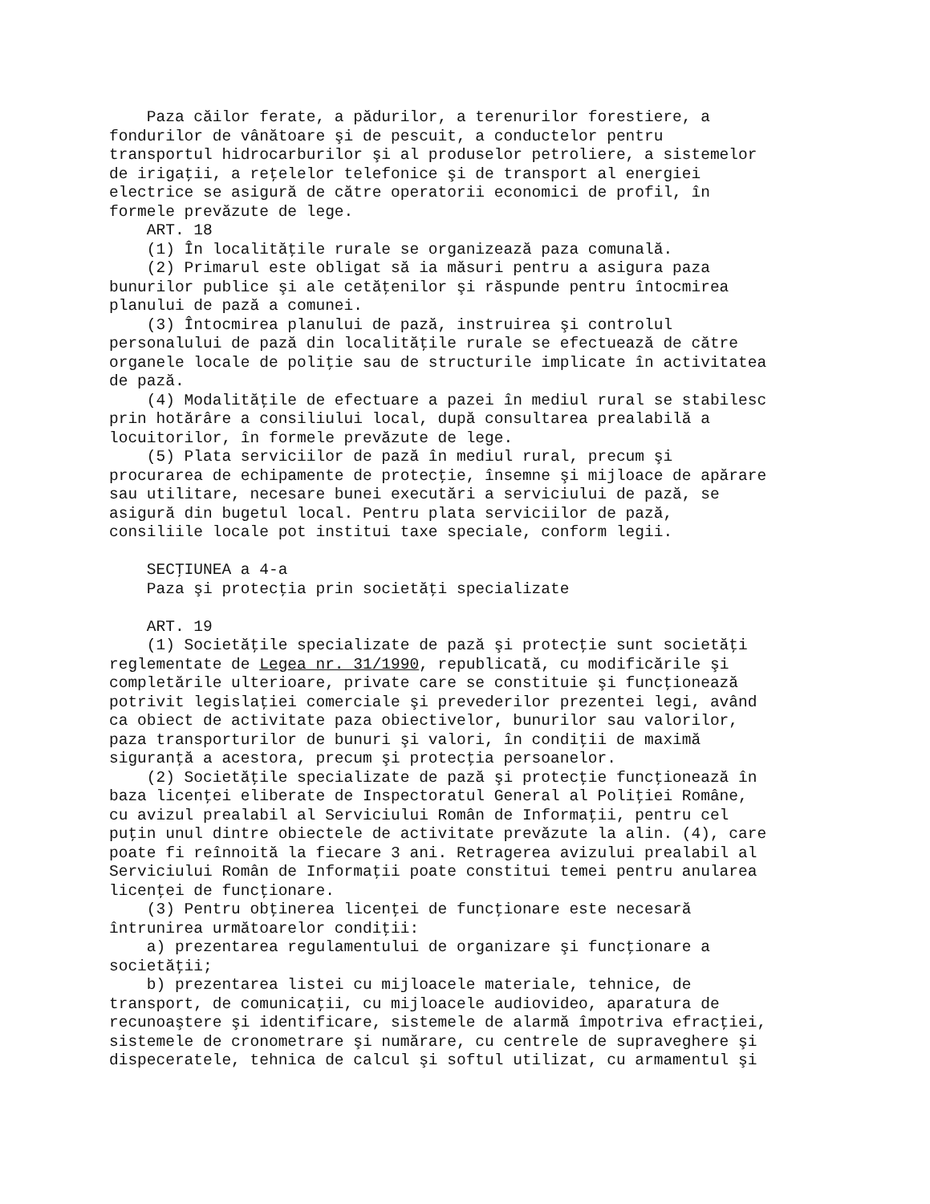Paza căilor ferate, a pădurilor, a terenurilor forestiere, a fondurilor de vânătoare şi de pescuit, a conductelor pentru transportul hidrocarburilor şi al produselor petroliere, a sistemelor de irigaţii, a reţelelor telefonice şi de transport al energiei electrice se asigură de către operatorii economici de profil, în formele prevăzute de lege. ART. 18 (1) În localităţile rurale se organizează paza comunală. (2) Primarul este obligat să ia măsuri pentru a asigura paza bunurilor publice şi ale cetăţenilor şi răspunde pentru întocmirea planului de pază a comunei. (3) Întocmirea planului de pază, instruirea şi controlul personalului de pază din localităţile rurale se efectuează de către organele locale de poliţie sau de structurile implicate în activitatea de pază. (4) Modalităţile de efectuare a pazei în mediul rural se stabilesc prin hotărâre a consiliului local, după consultarea prealabilă a locuitorilor, în formele prevăzute de lege. (5) Plata serviciilor de pază în mediul rural, precum şi procurarea de echipamente de protecţie, însemne şi mijloace de apărare sau utilitare, necesare bunei executări a serviciului de pază, se asigură din bugetul local. Pentru plata serviciilor de pază, consiliile locale pot institui taxe speciale, conform legii. SECŢIUNEA a 4-a Paza şi protecţia prin societăţi specializate ART. 19 (1) Societăţile specializate de pază şi protecţie sunt societăţi reglementate de Legea nr. 31/1990, republicată, cu modificările şi completările ulterioare, private care se constituie şi funcţionează potrivit legislaţiei comerciale şi prevederilor prezentei legi, având ca obiect de activitate paza obiectivelor, bunurilor sau valorilor, paza transporturilor de bunuri şi valori, în condiţii de maximă siguranţă a acestora, precum şi protecţia persoanelor. (2) Societăţile specializate de pază şi protecţie funcţionează în baza licenţei eliberate de Inspectoratul General al Poliţiei Române, cu avizul prealabil al Serviciului Român de Informaţii, pentru cel puţin unul dintre obiectele de activitate prevăzute la alin. (4), care poate fi reînnoită la fiecare 3 ani. Retragerea avizului prealabil al Serviciului Român de Informaţii poate constitui temei pentru anularea licenţei de funcţionare. (3) Pentru obţinerea licenţei de funcţionare este necesară întrunirea următoarelor condiţii: a) prezentarea regulamentului de organizare şi funcţionare a societăţii; b) prezentarea listei cu mijloacele materiale, tehnice, de transport, de comunicaţii, cu mijloacele audiovideo, aparatura de recunoaştere şi identificare, sistemele de alarmă împotriva efracţiei, sistemele de cronometrare şi numărare, cu centrele de supraveghere şi dispeceratele, tehnica de calcul şi softul utilizat, cu armamentul şi